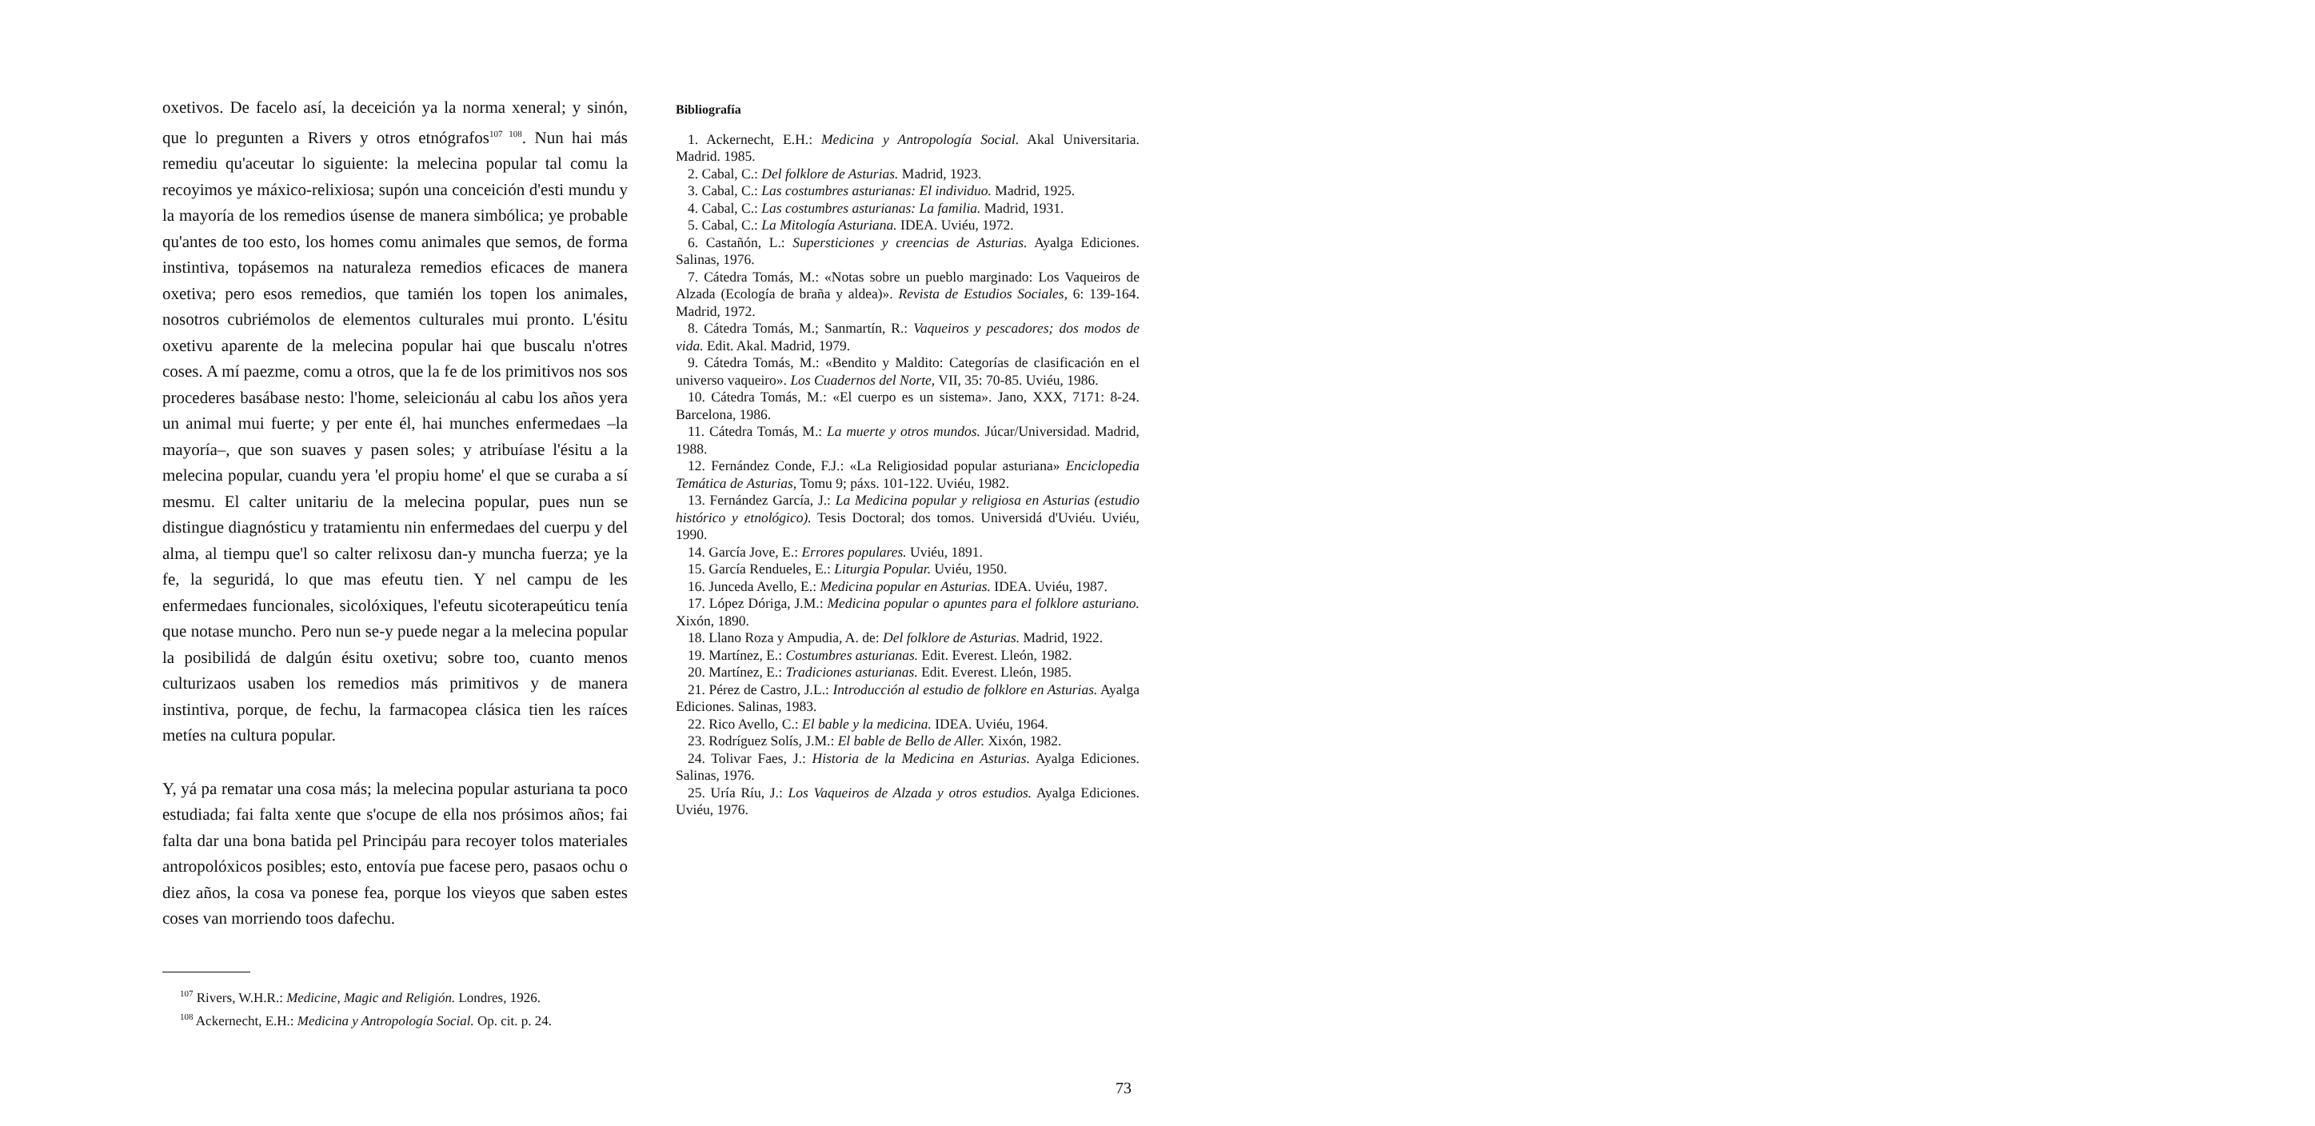oxetivos. De facelo así, la deceición ya la norma xeneral; y sinón, que lo pregunten a Rivers y otros etnógrafos<sup>107 108</sup>. Nun hai más remediu qu'aceutar lo siguiente: la melecina popular tal comu la recoyimos ye máxico-relixiosa; supón una conceición d'esti mundu y la mayoría de los remedios úsense de manera simbólica; ye probable qu'antes de too esto, los homes comu animales que semos, de forma instintiva, topásemos na naturaleza remedios eficaces de manera oxetiva; pero esos remedios, que tamién los topen los animales, nosotros cubriémolos de elementos culturales mui pronto. L'ésitu oxetivu aparente de la melecina popular hai que buscalu n'otres coses. A mí paezme, comu a otros, que la fe de los primitivos nos sos procederes basábase nesto: l'home, seleicionáu al cabu los años yera un animal mui fuerte; y per ente él, hai munches enfermedaes –la mayoría–, que son suaves y pasen soles; y atribuíase l'ésitu a la melecina popular, cuandu yera 'el propiu home' el que se curaba a sí mesmu. El calter unitariu de la melecina popular, pues nun se distingue diagnósticu y tratamientu nin enfermedaes del cuerpu y del alma, al tiempu que'l so calter relixosu dan-y muncha fuerza; ye la fe, la seguridá, lo que mas efeutu tien. Y nel campu de les enfermedaes funcionales, sicolóxiques, l'efeutu sicoterapeúticu tenía que notase muncho. Pero nun se-y puede negar a la melecina popular la posibilidá de dalgún ésitu oxetivu; sobre too, cuanto menos culturizaos usaben los remedios más primitivos y de manera instintiva, porque, de fechu, la farmacopea clásica tien les raíces metíes na cultura popular.
Y, yá pa rematar una cosa más; la melecina popular asturiana ta poco estudiada; fai falta xente que s'ocupe de ella nos prósimos años; fai falta dar una bona batida pel Principáu para recoyer tolos materiales antropolóxicos posibles; esto, entovía pue facese pero, pasaos ochu o diez años, la cosa va ponese fea, porque los vieyos que saben estes coses van morriendo toos dafechu.
<sup>107</sup> Rivers, W.H.R.: Medicine, Magic and Religión. Londres, 1926.
<sup>108</sup> Ackernecht, E.H.: Medicina y Antropología Social. Op. cit. p. 24.
Bibliografía
1. Ackernecht, E.H.: Medicina y Antropología Social. Akal Universitaria. Madrid. 1985.
2. Cabal, C.: Del folklore de Asturias. Madrid, 1923.
3. Cabal, C.: Las costumbres asturianas: El individuo. Madrid, 1925.
4. Cabal, C.: Las costumbres asturianas: La familia. Madrid, 1931.
5. Cabal, C.: La Mitología Asturiana. IDEA. Uviéu, 1972.
6. Castañón, L.: Supersticiones y creencias de Asturias. Ayalga Ediciones. Salinas, 1976.
7. Cátedra Tomás, M.: «Notas sobre un pueblo marginado: Los Vaqueiros de Alzada (Ecología de braña y aldea)». Revista de Estudios Sociales, 6: 139-164. Madrid, 1972.
8. Cátedra Tomás, M.; Sanmartín, R.: Vaqueiros y pescadores; dos modos de vida. Edit. Akal. Madrid, 1979.
9. Cátedra Tomás, M.: «Bendito y Maldito: Categorías de clasificación en el universo vaqueiro». Los Cuadernos del Norte, VII, 35: 70-85. Uviéu, 1986.
10. Cátedra Tomás, M.: «El cuerpo es un sistema». Jano, XXX, 7171: 8-24. Barcelona, 1986.
11. Cátedra Tomás, M.: La muerte y otros mundos. Júcar/Universidad. Madrid, 1988.
12. Fernández Conde, F.J.: «La Religiosidad popular asturiana» Enciclopedia Temática de Asturias, Tomu 9; páxs. 101-122. Uviéu, 1982.
13. Fernández García, J.: La Medicina popular y religiosa en Asturias (estudio histórico y etnológico). Tesis Doctoral; dos tomos. Universidá d'Uviéu. Uviéu, 1990.
14. García Jove, E.: Errores populares. Uviéu, 1891.
15. García Rendueles, E.: Liturgia Popular. Uviéu, 1950.
16. Junceda Avello, E.: Medicina popular en Asturias. IDEA. Uviéu, 1987.
17. López Dóriga, J.M.: Medicina popular o apuntes para el folklore asturiano. Xixón, 1890.
18. Llano Roza y Ampudia, A. de: Del folklore de Asturias. Madrid, 1922.
19. Martínez, E.: Costumbres asturianas. Edit. Everest. Lleón, 1982.
20. Martínez, E.: Tradiciones asturianas. Edit. Everest. Lleón, 1985.
21. Pérez de Castro, J.L.: Introducción al estudio de folklore en Asturias. Ayalga Ediciones. Salinas, 1983.
22. Rico Avello, C.: El bable y la medicina. IDEA. Uviéu, 1964.
23. Rodríguez Solís, J.M.: El bable de Bello de Aller. Xixón, 1982.
24. Tolivar Faes, J.: Historia de la Medicina en Asturias. Ayalga Ediciones. Salinas, 1976.
25. Uría Ríu, J.: Los Vaqueiros de Alzada y otros estudios. Ayalga Ediciones. Uviéu, 1976.
73